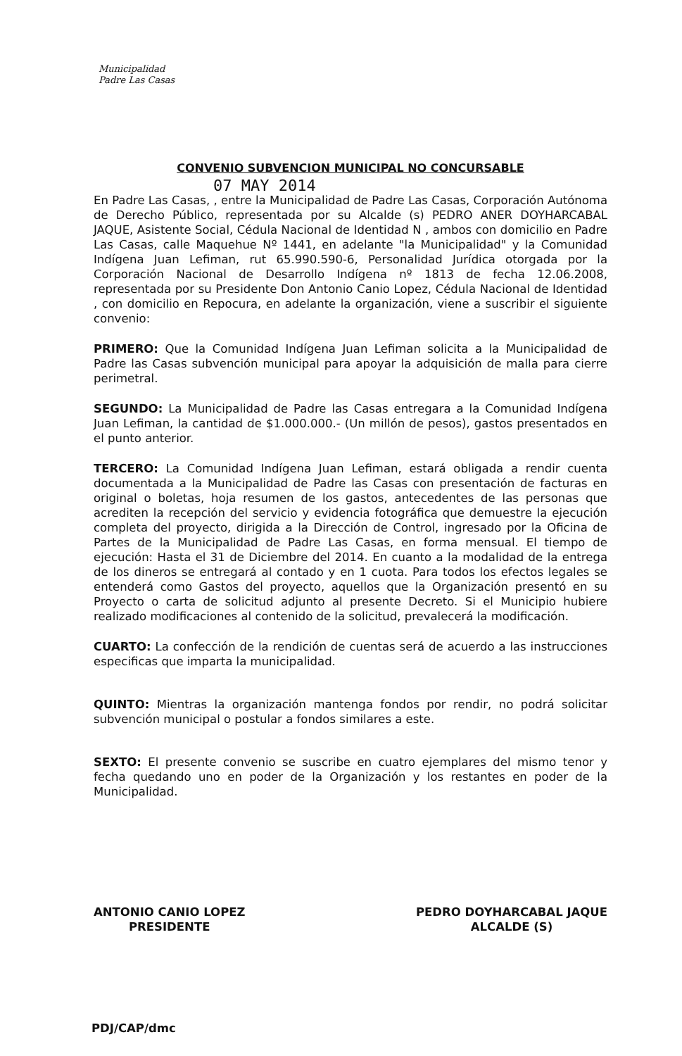Municipalidad
Padre Las Casas
CONVENIO SUBVENCION MUNICIPAL NO CONCURSABLE
07 MAY 2014
En Padre Las Casas, , entre la Municipalidad de Padre Las Casas, Corporación Autónoma de Derecho Público, representada por su Alcalde (s) PEDRO ANER DOYHARCABAL JAQUE, Asistente Social, Cédula Nacional de Identidad N , ambos con domicilio en Padre Las Casas, calle Maquehue Nº 1441, en adelante "la Municipalidad" y la Comunidad Indígena Juan Lefiman, rut 65.990.590-6, Personalidad Jurídica otorgada por la Corporación Nacional de Desarrollo Indígena nº 1813 de fecha 12.06.2008, representada por su Presidente Don Antonio Canio Lopez, Cédula Nacional de Identidad , con domicilio en Repocura, en adelante la organización, viene a suscribir el siguiente convenio:
PRIMERO: Que la Comunidad Indígena Juan Lefiman solicita a la Municipalidad de Padre las Casas subvención municipal para apoyar la adquisición de malla para cierre perimetral.
SEGUNDO: La Municipalidad de Padre las Casas entregara a la Comunidad Indígena Juan Lefiman, la cantidad de $1.000.000.- (Un millón de pesos), gastos presentados en el punto anterior.
TERCERO: La Comunidad Indígena Juan Lefiman, estará obligada a rendir cuenta documentada a la Municipalidad de Padre las Casas con presentación de facturas en original o boletas, hoja resumen de los gastos, antecedentes de las personas que acrediten la recepción del servicio y evidencia fotográfica que demuestre la ejecución completa del proyecto, dirigida a la Dirección de Control, ingresado por la Oficina de Partes de la Municipalidad de Padre Las Casas, en forma mensual. El tiempo de ejecución: Hasta el 31 de Diciembre del 2014. En cuanto a la modalidad de la entrega de los dineros se entregará al contado y en 1 cuota. Para todos los efectos legales se entenderá como Gastos del proyecto, aquellos que la Organización presentó en su Proyecto o carta de solicitud adjunto al presente Decreto. Si el Municipio hubiere realizado modificaciones al contenido de la solicitud, prevalecerá la modificación.
CUARTO: La confección de la rendición de cuentas será de acuerdo a las instrucciones especificas que imparta la municipalidad.
QUINTO: Mientras la organización mantenga fondos por rendir, no podrá solicitar subvención municipal o postular a fondos similares a este.
SEXTO: El presente convenio se suscribe en cuatro ejemplares del mismo tenor y fecha quedando uno en poder de la Organización y los restantes en poder de la Municipalidad.
ANTONIO CANIO LOPEZ
PRESIDENTE
PEDRO DOYHARCABAL JAQUE
ALCALDE (S)
PDJ/CAP/dmc